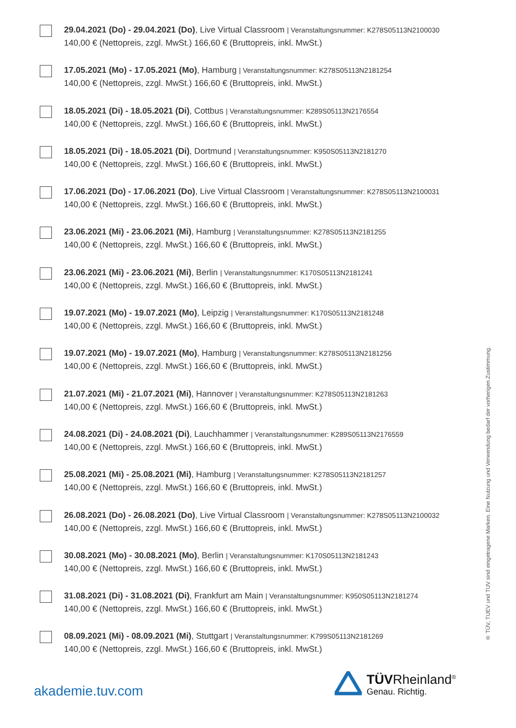29.04.2021 (Do) - 29.04.2021 (Do), Live Virtual Classroom | Veranstaltungsnummer: K278S05113N2100030
140,00 € (Nettopreis, zzgl. MwSt.) 166,60 € (Bruttopreis, inkl. MwSt.)
17.05.2021 (Mo) - 17.05.2021 (Mo), Hamburg | Veranstaltungsnummer: K278S05113N2181254
140,00 € (Nettopreis, zzgl. MwSt.) 166,60 € (Bruttopreis, inkl. MwSt.)
18.05.2021 (Di) - 18.05.2021 (Di), Cottbus | Veranstaltungsnummer: K289S05113N2176554
140,00 € (Nettopreis, zzgl. MwSt.) 166,60 € (Bruttopreis, inkl. MwSt.)
18.05.2021 (Di) - 18.05.2021 (Di), Dortmund | Veranstaltungsnummer: K950S05113N2181270
140,00 € (Nettopreis, zzgl. MwSt.) 166,60 € (Bruttopreis, inkl. MwSt.)
17.06.2021 (Do) - 17.06.2021 (Do), Live Virtual Classroom | Veranstaltungsnummer: K278S05113N2100031
140,00 € (Nettopreis, zzgl. MwSt.) 166,60 € (Bruttopreis, inkl. MwSt.)
23.06.2021 (Mi) - 23.06.2021 (Mi), Hamburg | Veranstaltungsnummer: K278S05113N2181255
140,00 € (Nettopreis, zzgl. MwSt.) 166,60 € (Bruttopreis, inkl. MwSt.)
23.06.2021 (Mi) - 23.06.2021 (Mi), Berlin | Veranstaltungsnummer: K170S05113N2181241
140,00 € (Nettopreis, zzgl. MwSt.) 166,60 € (Bruttopreis, inkl. MwSt.)
19.07.2021 (Mo) - 19.07.2021 (Mo), Leipzig | Veranstaltungsnummer: K170S05113N2181248
140,00 € (Nettopreis, zzgl. MwSt.) 166,60 € (Bruttopreis, inkl. MwSt.)
19.07.2021 (Mo) - 19.07.2021 (Mo), Hamburg | Veranstaltungsnummer: K278S05113N2181256
140,00 € (Nettopreis, zzgl. MwSt.) 166,60 € (Bruttopreis, inkl. MwSt.)
21.07.2021 (Mi) - 21.07.2021 (Mi), Hannover | Veranstaltungsnummer: K278S05113N2181263
140,00 € (Nettopreis, zzgl. MwSt.) 166,60 € (Bruttopreis, inkl. MwSt.)
24.08.2021 (Di) - 24.08.2021 (Di), Lauchhammer | Veranstaltungsnummer: K289S05113N2176559
140,00 € (Nettopreis, zzgl. MwSt.) 166,60 € (Bruttopreis, inkl. MwSt.)
25.08.2021 (Mi) - 25.08.2021 (Mi), Hamburg | Veranstaltungsnummer: K278S05113N2181257
140,00 € (Nettopreis, zzgl. MwSt.) 166,60 € (Bruttopreis, inkl. MwSt.)
26.08.2021 (Do) - 26.08.2021 (Do), Live Virtual Classroom | Veranstaltungsnummer: K278S05113N2100032
140,00 € (Nettopreis, zzgl. MwSt.) 166,60 € (Bruttopreis, inkl. MwSt.)
30.08.2021 (Mo) - 30.08.2021 (Mo), Berlin | Veranstaltungsnummer: K170S05113N2181243
140,00 € (Nettopreis, zzgl. MwSt.) 166,60 € (Bruttopreis, inkl. MwSt.)
31.08.2021 (Di) - 31.08.2021 (Di), Frankfurt am Main | Veranstaltungsnummer: K950S05113N2181274
140,00 € (Nettopreis, zzgl. MwSt.) 166,60 € (Bruttopreis, inkl. MwSt.)
08.09.2021 (Mi) - 08.09.2021 (Mi), Stuttgart | Veranstaltungsnummer: K799S05113N2181269
140,00 € (Nettopreis, zzgl. MwSt.) 166,60 € (Bruttopreis, inkl. MwSt.)
® TÜV, TUEV und TUV sind eingetragene Marken. Eine Nutzung und Verwendung bedarf der vorherigen Zustimmung.
akademie.tuv.com
TÜVRheinland<sup>®</sup>
Genau. Richtig.